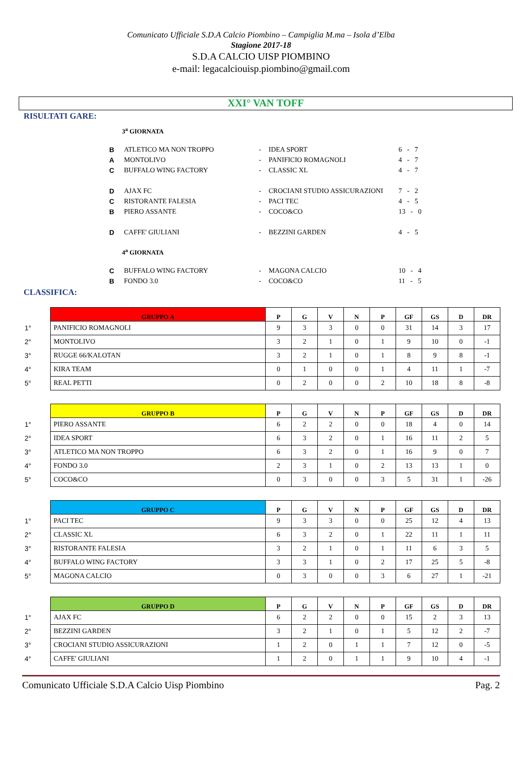Comunicato Ufficiale S.D.A Calcio Piombino – Campiglia M.ma – Isola d’Elba
Stagione 2017-18
S.D.A CALCIO UISP PIOMBINO
e-mail: legacalciouisp.piombino@gmail.com
XXI° VAN TOFF
RISULTATI GARE:
3<sup>a</sup> GIORNATA
| B | ATLETICO MA NON TROPPO | - | IDEA SPORT | 6 - 7 |
| A | MONTOLIVO | - | PANIFICIO ROMAGNOLI | 4 - 7 |
| C | BUFFALO WING FACTORY | - | CLASSIC XL | 4 - 7 |
| D | AJAX FC | - | CROCIANI STUDIO ASSICURAZIONI | 7 - 2 |
| C | RISTORANTE FALESIA | - | PACI TEC | 4 - 5 |
| B | PIERO ASSANTE | - | COCO&CO | 13 - 0 |
| D | CAFFE' GIULIANI | - | BEZZINI GARDEN | 4 - 5 |
4<sup>a</sup> GIORNATA
| C | BUFFALO WING FACTORY | - | MAGONA CALCIO | 10 - 4 |
| B | FONDO 3.0 | - | COCO&CO | 11 - 5 |
CLASSIFICA:
| | GRUPPO A | P | G | V | N | P | GF | GS | D | DR |
| --- | --- | --- | --- | --- | --- | --- | --- | --- | --- | --- |
| 1° | PANIFICIO ROMAGNOLI | 9 | 3 | 3 | 0 | 0 | 31 | 14 | 3 | 17 |
| 2° | MONTOLIVO | 3 | 2 | 1 | 0 | 1 | 9 | 10 | 0 | -1 |
| 3° | RUGGE 66/KALOTAN | 3 | 2 | 1 | 0 | 1 | 8 | 9 | 8 | -1 |
| 4° | KIRA TEAM | 0 | 1 | 0 | 0 | 1 | 4 | 11 | 1 | -7 |
| 5° | REAL PETTI | 0 | 2 | 0 | 0 | 2 | 10 | 18 | 8 | -8 |
| | GRUPPO B | P | G | V | N | P | GF | GS | D | DR |
| --- | --- | --- | --- | --- | --- | --- | --- | --- | --- | --- |
| 1° | PIERO ASSANTE | 6 | 2 | 2 | 0 | 0 | 18 | 4 | 0 | 14 |
| 2° | IDEA SPORT | 6 | 3 | 2 | 0 | 1 | 16 | 11 | 2 | 5 |
| 3° | ATLETICO MA NON TROPPO | 6 | 3 | 2 | 0 | 1 | 16 | 9 | 0 | 7 |
| 4° | FONDO 3.0 | 2 | 3 | 1 | 0 | 2 | 13 | 13 | 1 | 0 |
| 5° | COCO&CO | 0 | 3 | 0 | 0 | 3 | 5 | 31 | 1 | -26 |
| | GRUPPO C | P | G | V | N | P | GF | GS | D | DR |
| --- | --- | --- | --- | --- | --- | --- | --- | --- | --- | --- |
| 1° | PACI TEC | 9 | 3 | 3 | 0 | 0 | 25 | 12 | 4 | 13 |
| 2° | CLASSIC XL | 6 | 3 | 2 | 0 | 1 | 22 | 11 | 1 | 11 |
| 3° | RISTORANTE FALESIA | 3 | 2 | 1 | 0 | 1 | 11 | 6 | 3 | 5 |
| 4° | BUFFALO WING FACTORY | 3 | 3 | 1 | 0 | 2 | 17 | 25 | 5 | -8 |
| 5° | MAGONA CALCIO | 0 | 3 | 0 | 0 | 3 | 6 | 27 | 1 | -21 |
| | GRUPPO D | P | G | V | N | P | GF | GS | D | DR |
| --- | --- | --- | --- | --- | --- | --- | --- | --- | --- | --- |
| 1° | AJAX FC | 6 | 2 | 2 | 0 | 0 | 15 | 2 | 3 | 13 |
| 2° | BEZZINI GARDEN | 3 | 2 | 1 | 0 | 1 | 5 | 12 | 2 | -7 |
| 3° | CROCIANI STUDIO ASSICURAZIONI | 1 | 2 | 0 | 1 | 1 | 7 | 12 | 0 | -5 |
| 4° | CAFFE' GIULIANI | 1 | 2 | 0 | 1 | 1 | 9 | 10 | 4 | -1 |
Comunicato Ufficiale S.D.A Calcio Uisp Piombino Pag. 2